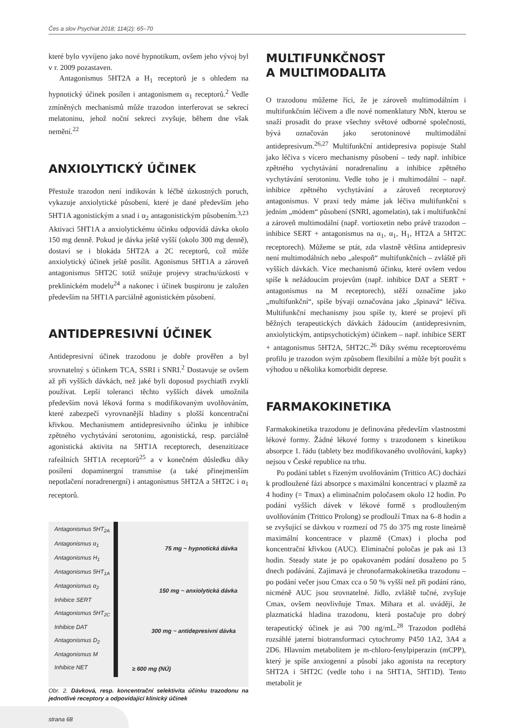Čes a slov Psychiat 2018; 114(2): 65–70
které bylo vyvíjeno jako nové hypnotikum, ovšem jeho vývoj byl v r. 2009 pozastaven.
Antagonismus 5HT2A a H<sub>1</sub> receptorů je s ohledem na hypnotický účinek posílen i antagonismem α<sub>1</sub> receptorů.<sup>2</sup> Vedle zmíněných mechanismů může trazodon interferovat se sekrecí melatoninu, jehož noční sekreci zvyšuje, během dne však nemění.<sup>22</sup>
ANXIOLYTICKÝ ÚČINEK
Přestože trazodon není indikován k léčbě úzkostných poruch, vykazuje anxiolytické působení, které je dané především jeho 5HT1A agonistickým a snad i α<sub>2</sub> antagonistickým působením.<sup>3,23</sup> Aktivaci 5HT1A a anxiolytickému účinku odpovídá dávka okolo 150 mg denně. Pokud je dávka ještě vyšší (okolo 300 mg denně), dostaví se i blokáda 5HT2A a 2C receptorů, což může anxiolytický účinek ještě posílit. Agonismus 5HT1A a zároveň antagonismus 5HT2C totiž snižuje projevy strachu/úzkosti v preklinickém modelu<sup>24</sup> a nakonec i účinek buspironu je založen především na 5HT1A parciálně agonistickém působení.
ANTIDEPRESIVNÍ ÚČINEK
Antidepresivní účinek trazodonu je dobře prověřen a byl srovnatelný s účinkem TCA, SSRI i SNRI.<sup>2</sup> Dostavuje se ovšem až při vyšších dávkách, než jaké byli doposud psychiatři zvyklí používat. Lepší toleranci těchto vyšších dávek umožnila především nová léková forma s modifikovaným uvolňováním, které zabezpečí vyrovnanější hladiny s plošší koncentrační křivkou. Mechanismem antidepresivního účinku je inhibice zpětného vychytávání serotoninu, agonistická, resp. parciálně agonistická aktivita na 5HT1A receptorech, desenzitizace rafeálních 5HT1A receptorů<sup>25</sup> a v konečném důsledku díky posílení dopaminergní transmise (a také přinejmenším nepotlačení noradrenergní) i antagonismus 5HT2A a 5HT2C i α<sub>1</sub> receptorů.
Antagonismus 5HT<sub>2A</sub>
Antagonismus α<sub>1</sub>
Antagonismus H<sub>1</sub>
Antagonismus 5HT<sub>1A</sub>
Antagonismus α<sub>2</sub>
Inhibice SERT
Antagonismus 5HT<sub>2C</sub>
Inhibice DAT
Antagonismus D<sub>2</sub>
Antagonismus M
Inhibice NET
75 mg ~ hypnotická dávka
150 mg ~ anxiolytická dávka
300 mg ~ antidepresivní dávka
≥ 600 mg (NÚ)
Obr. 2. Dávková, resp. koncentrační selektivita účinku trazodonu na jednotlivé receptory a odpovídající klinický účinek
MULTIFUNKČNOST
A MULTIMODALITA
O trazodonu můžeme říci, že je zároveň multimodálním i multifunkčním léčivem a dle nové nomenklatury NbN, kterou se snaží prosadit do praxe všechny světové odborné společnosti, bývá označován jako serotoninové multimodální antidepresivum.<sup>26,27</sup> Multifunkční antidepresiva popisuje Stahl jako léčiva s vícero mechanismy působení – tedy např. inhibice zpětného vychytávání noradrenalinu a inhibice zpětného vychytávání serotoninu. Vedle toho je i multimodální – např. inhibice zpětného vychytávání a zároveň receptorový antagonismus. V praxi tedy máme jak léčiva multifunkční s jedním „módem“ působení (SNRI, agomelatin), tak i multifunkční a zároveň multimodální (např. vortioxetin nebo právě trazodon – inhibice SERT + antagonismus na α<sub>1</sub>, α<sub>1</sub>, H<sub>1</sub>, HT2A a 5HT2C receptorech). Můžeme se ptát, zda vlastně většina antidepresiv není multimodálních nebo „alespoň“ multifunkčních – zvláště při vyšších dávkách. Více mechanismů účinku, které ovšem vedou spíše k nežádoucím projevům (např. inhibice DAT a SERT + antagonismus na M receptorech), stěží označíme jako „multifunkční“, spíše bývají označována jako „špinavá“ léčiva. Multifunkční mechanismy jsou spíše ty, které se projeví při běžných terapeutických dávkách žádoucím (antidepresivním, anxiolytickým, antipsychotickým) účinkem – např. inhibice SERT + antagonismus 5HT2A, 5HT2C.<sup>26</sup> Díky svému receptorovému profilu je trazodon svým způsobem flexibilní a může být použit s výhodou u několika komorbidit deprese.
FARMAKOKINETIKA
Farmakokinetika trazodonu je definována především vlastnostmi lékové formy. Žádné lékové formy s trazodonem s kinetikou absorpce 1. řádu (tablety bez modifikovaného uvolňování, kapky) nejsou v České republice na trhu.
Po podání tablet s řízeným uvolňováním (Trittico AC) dochází k prodloužené fázi absorpce s maximální koncentrací v plazmě za 4 hodiny (= Tmax) a eliminačním poločasem okolo 12 hodin. Po podání vyšších dávek v lékové formě s prodlouženým uvolňováním (Trittico Prolong) se prodlouží Tmax na 6–8 hodin a se zvyšující se dávkou v rozmezí od 75 do 375 mg roste lineárně maximální koncentrace v plazmě (Cmax) i plocha pod koncentrační křivkou (AUC). Eliminační poločas je pak asi 13 hodin. Steady state je po opakovaném podání dosaženo po 5 dnech podávání. Zajímavá je chronofarmakokinetika trazodonu – po podání večer jsou Cmax cca o 50 % vyšší než při podání ráno, nicméně AUC jsou srovnatelné. Jídlo, zvláště tučné, zvyšuje Cmax, ovšem neovlivňuje Tmax. Mihara et al. uvádějí, že plazmatická hladina trazodonu, která postačuje pro dobrý terapeutický účinek je asi 700 ng/mL.<sup>28</sup> Trazodon podléhá rozsáhlé jaterní biotransformaci cytochromy P450 1A2, 3A4 a 2D6. Hlavním metabolitem je m-chloro-fenylpiperazin (mCPP), který je spíše anxiogenní a působí jako agonista na receptory 5HT2A i 5HT2C (vedle toho i na 5HT1A, 5HT1D). Tento metabolit je
strana 68